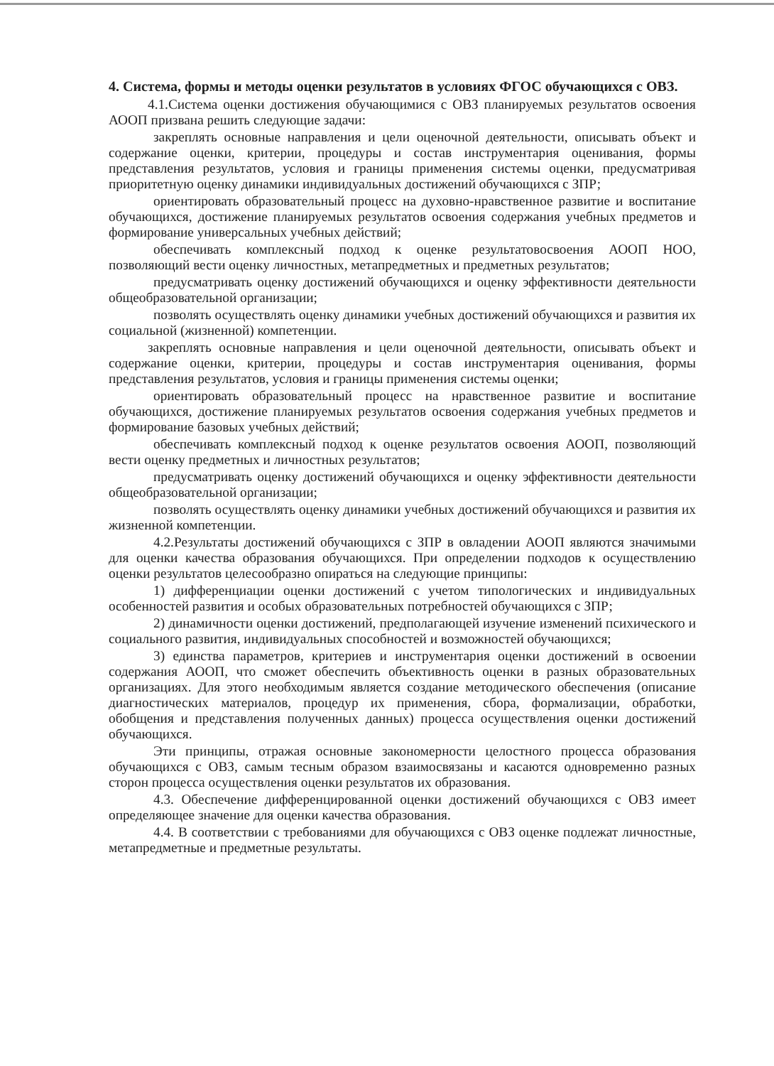4. Система, формы и методы оценки результатов в условиях ФГОС обучающихся с ОВЗ.
4.1.Система оценки достижения обучающимися с ОВЗ планируемых результатов освоения АООП призвана решить следующие задачи:
закреплять основные направления и цели оценочной деятельности, описывать объект и содержание оценки, критерии, процедуры и состав инструментария оценивания, формы представления результатов, условия и границы применения системы оценки, предусматривая приоритетную оценку динамики индивидуальных достижений обучающихся с ЗПР;
ориентировать образовательный процесс на духовно-нравственное развитие и воспитание обучающихся, достижение планируемых результатов освоения содержания учебных предметов и формирование универсальных учебных действий;
обеспечивать комплексный подход к оценке результатовосвоения АООП НОО, позволяющий вести оценку личностных, метапредметных и предметных результатов;
предусматривать оценку достижений обучающихся и оценку эффективности деятельности общеобразовательной организации;
позволять осуществлять оценку динамики учебных достижений обучающихся и развития их социальной (жизненной) компетенции.
закреплять основные направления и цели оценочной деятельности, описывать объект и содержание оценки, критерии, процедуры и состав инструментария оценивания, формы представления результатов, условия и границы применения системы оценки;
ориентировать образовательный процесс на нравственное развитие и воспитание обучающихся, достижение планируемых результатов освоения содержания учебных предметов и формирование базовых учебных действий;
обеспечивать комплексный подход к оценке результатов освоения АООП, позволяющий вести оценку предметных и личностных результатов;
предусматривать оценку достижений обучающихся и оценку эффективности деятельности общеобразовательной организации;
позволять осуществлять оценку динамики учебных достижений обучающихся и развития их жизненной компетенции.
4.2.Результаты достижений обучающихся с ЗПР в овладении АООП являются значимыми для оценки качества образования обучающихся. При определении подходов к осуществлению оценки результатов целесообразно опираться на следующие принципы:
1) дифференциации оценки достижений с учетом типологических и индивидуальных особенностей развития и особых образовательных потребностей обучающихся с ЗПР;
2) динамичности оценки достижений, предполагающей изучение изменений психического и социального развития, индивидуальных способностей и возможностей обучающихся;
3) единства параметров, критериев и инструментария оценки достижений в освоении содержания АООП, что сможет обеспечить объективность оценки в разных образовательных организациях. Для этого необходимым является создание методического обеспечения (описание диагностических материалов, процедур их применения, сбора, формализации, обработки, обобщения и представления полученных данных) процесса осуществления оценки достижений обучающихся.
Эти принципы, отражая основные закономерности целостного процесса образования обучающихся с ОВЗ, самым тесным образом взаимосвязаны и касаются одновременно разных сторон процесса осуществления оценки результатов их образования.
4.3. Обеспечение дифференцированной оценки достижений обучающихся с ОВЗ имеет определяющее значение для оценки качества образования.
4.4. В соответствии с требованиями для обучающихся с ОВЗ оценке подлежат личностные, метапредметные и предметные результаты.